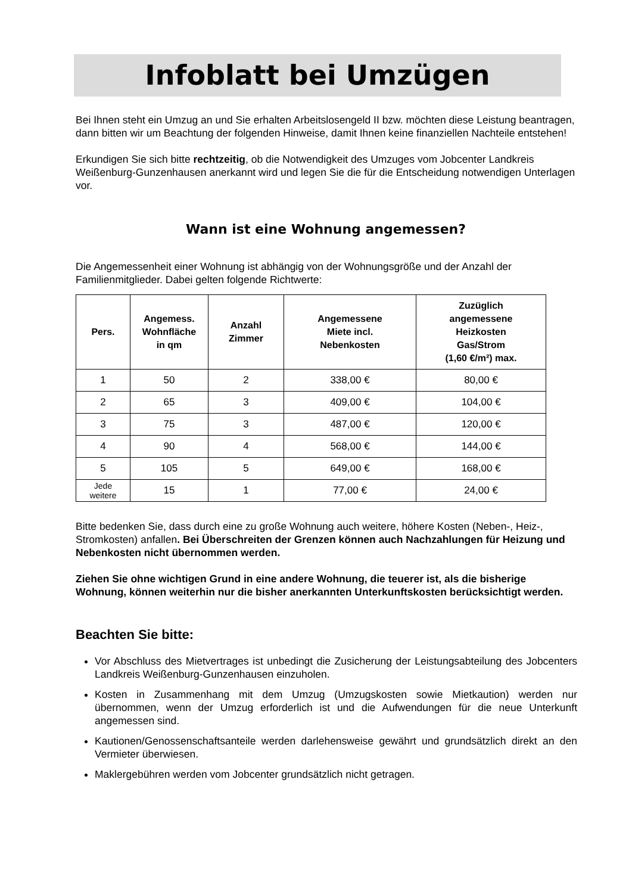Infoblatt bei Umzügen
Bei Ihnen steht ein Umzug an und Sie erhalten Arbeitslosengeld II bzw. möchten diese Leistung beantragen, dann bitten wir um Beachtung der folgenden Hinweise, damit Ihnen keine finanziellen Nachteile entstehen!
Erkundigen Sie sich bitte rechtzeitig, ob die Notwendigkeit des Umzuges vom Jobcenter Landkreis Weißenburg-Gunzenhausen anerkannt wird und legen Sie die für die Entscheidung notwendigen Unterlagen vor.
Wann ist eine Wohnung angemessen?
Die Angemessenheit einer Wohnung ist abhängig von der Wohnungsgröße und der Anzahl der Familienmitglieder. Dabei gelten folgende Richtwerte:
| Pers. | Angemess. Wohnfläche in qm | Anzahl Zimmer | Angemessene Miete incl. Nebenkosten | Zuzüglich angemessene Heizkosten Gas/Strom (1,60 €/m²) max. |
| --- | --- | --- | --- | --- |
| 1 | 50 | 2 | 338,00 € | 80,00 € |
| 2 | 65 | 3 | 409,00 € | 104,00 € |
| 3 | 75 | 3 | 487,00 € | 120,00 € |
| 4 | 90 | 4 | 568,00 € | 144,00 € |
| 5 | 105 | 5 | 649,00 € | 168,00 € |
| Jede weitere | 15 | 1 | 77,00 € | 24,00 € |
Bitte bedenken Sie, dass durch eine zu große Wohnung auch weitere, höhere Kosten (Neben-, Heiz-, Stromkosten) anfallen. Bei Überschreiten der Grenzen können auch Nachzahlungen für Heizung und Nebenkosten nicht übernommen werden.
Ziehen Sie ohne wichtigen Grund in eine andere Wohnung, die teuerer ist, als die bisherige Wohnung, können weiterhin nur die bisher anerkannten Unterkunftskosten berücksichtigt werden.
Beachten Sie bitte:
Vor Abschluss des Mietvertrages ist unbedingt die Zusicherung der Leistungsabteilung des Jobcenters Landkreis Weißenburg-Gunzenhausen einzuholen.
Kosten in Zusammenhang mit dem Umzug (Umzugskosten sowie Mietkaution) werden nur übernommen, wenn der Umzug erforderlich ist und die Aufwendungen für die neue Unterkunft angemessen sind.
Kautionen/Genossenschaftsanteile werden darlehensweise gewährt und grundsätzlich direkt an den Vermieter überwiesen.
Maklergebühren werden vom Jobcenter grundsätzlich nicht getragen.